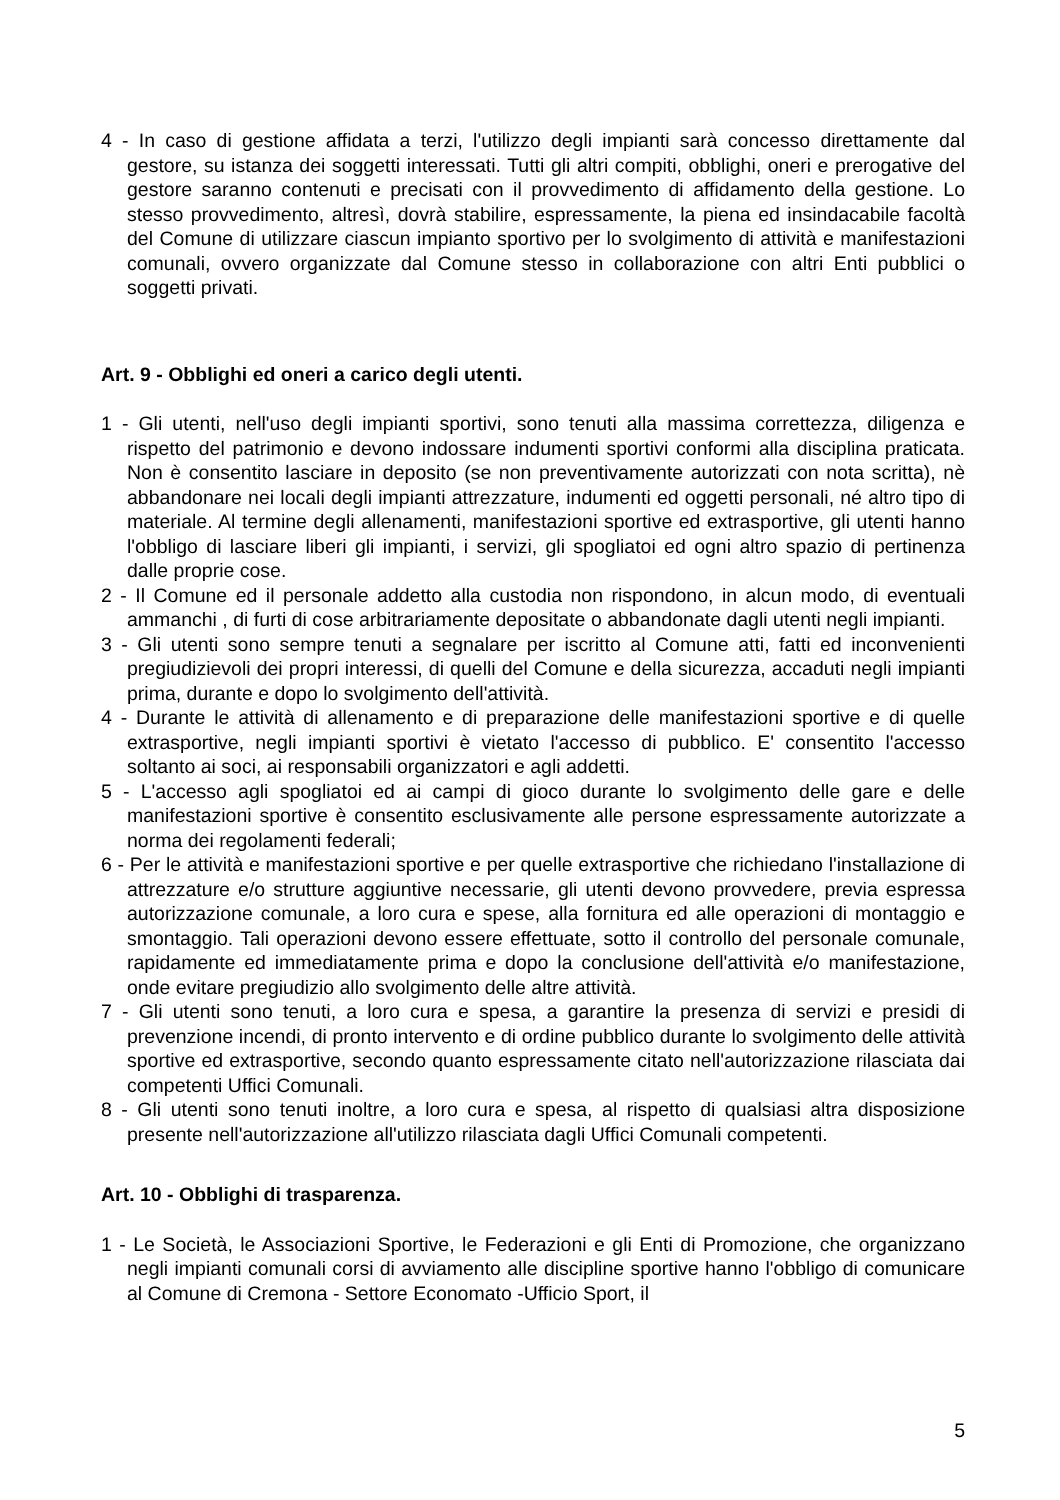4 - In caso di gestione affidata a terzi, l'utilizzo degli impianti sarà concesso direttamente dal gestore, su istanza dei soggetti interessati. Tutti gli altri compiti, obblighi, oneri e prerogative del gestore saranno contenuti e precisati con il provvedimento di affidamento della gestione. Lo stesso provvedimento, altresì, dovrà stabilire, espressamente, la piena ed insindacabile facoltà del Comune di utilizzare ciascun impianto sportivo per lo svolgimento di attività e manifestazioni comunali, ovvero organizzate dal Comune stesso in collaborazione con altri Enti pubblici o soggetti privati.
Art. 9 - Obblighi ed oneri a carico degli utenti.
1 - Gli utenti, nell'uso degli impianti sportivi, sono tenuti alla massima correttezza, diligenza e rispetto del patrimonio e devono indossare indumenti sportivi conformi alla disciplina praticata. Non è consentito lasciare in deposito (se non preventivamente autorizzati con nota scritta), nè abbandonare nei locali degli impianti attrezzature, indumenti ed oggetti personali, né altro tipo di materiale. Al termine degli allenamenti, manifestazioni sportive ed extrasportive, gli utenti hanno l'obbligo di lasciare liberi gli impianti, i servizi, gli spogliatoi ed ogni altro spazio di pertinenza dalle proprie cose.
2 - Il Comune ed il personale addetto alla custodia non rispondono, in alcun modo, di eventuali ammanchi , di furti di cose arbitrariamente depositate o abbandonate dagli utenti negli impianti.
3 - Gli utenti sono sempre tenuti a segnalare per iscritto al Comune atti, fatti ed inconvenienti pregiudizievoli dei propri interessi, di quelli del Comune e della sicurezza, accaduti negli impianti prima, durante e dopo lo svolgimento dell'attività.
4 - Durante le attività di allenamento e di preparazione delle manifestazioni sportive e di quelle extrasportive, negli impianti sportivi è vietato l'accesso di pubblico. E' consentito l'accesso soltanto ai soci, ai responsabili organizzatori e agli addetti.
5 - L'accesso agli spogliatoi ed ai campi di gioco durante lo svolgimento delle gare e delle manifestazioni sportive è consentito esclusivamente alle persone espressamente autorizzate a norma dei regolamenti federali;
6 - Per le attività e manifestazioni sportive e per quelle extrasportive che richiedano l'installazione di attrezzature e/o strutture aggiuntive necessarie, gli utenti devono provvedere, previa espressa autorizzazione comunale, a loro cura e spese, alla fornitura ed alle operazioni di montaggio e smontaggio. Tali operazioni devono essere effettuate, sotto il controllo del personale comunale, rapidamente ed immediatamente prima e dopo la conclusione dell'attività e/o manifestazione, onde evitare pregiudizio allo svolgimento delle altre attività.
7 - Gli utenti sono tenuti, a loro cura e spesa, a garantire la presenza di servizi e presidi di prevenzione incendi, di pronto intervento e di ordine pubblico durante lo svolgimento delle attività sportive ed extrasportive, secondo quanto espressamente citato nell'autorizzazione rilasciata dai competenti Uffici Comunali.
8 - Gli utenti sono tenuti inoltre, a loro cura e spesa, al rispetto di qualsiasi altra disposizione presente nell'autorizzazione all'utilizzo rilasciata dagli Uffici Comunali competenti.
Art. 10 - Obblighi di trasparenza.
1 - Le Società, le Associazioni Sportive, le Federazioni e gli Enti di Promozione, che organizzano negli impianti comunali corsi di avviamento alle discipline sportive hanno l'obbligo di comunicare al Comune di Cremona - Settore Economato -Ufficio Sport, il
5